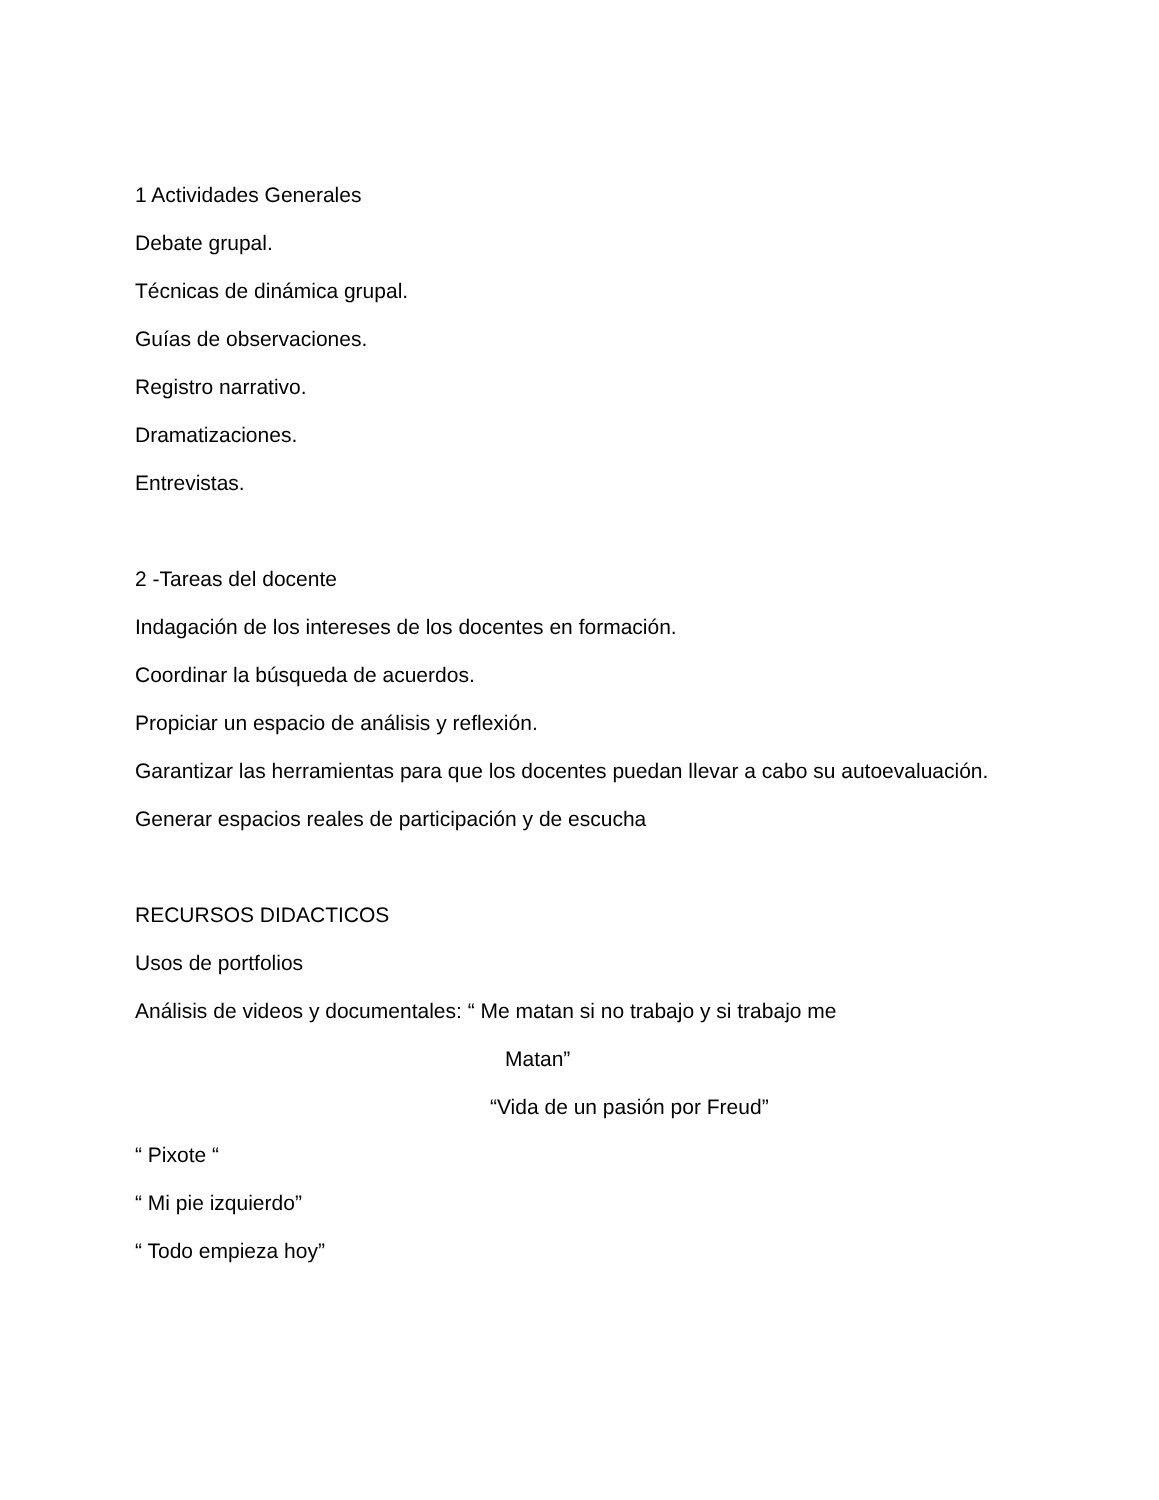1 Actividades Generales
Debate grupal.
Técnicas de dinámica grupal.
Guías de observaciones.
Registro narrativo.
Dramatizaciones.
Entrevistas.
2 -Tareas del docente
Indagación de los intereses de los docentes en formación.
Coordinar la búsqueda de acuerdos.
Propiciar un espacio de análisis y reflexión.
Garantizar las herramientas para que los docentes puedan llevar a cabo su autoevaluación.
Generar espacios reales de participación y de escucha
RECURSOS DIDACTICOS
Usos de portfolios
Análisis de videos y documentales: “ Me matan si no trabajo y si trabajo me
Matan”
“Vida de un pasión por Freud”
“ Pixote “
“ Mi pie izquierdo”
“ Todo empieza hoy”